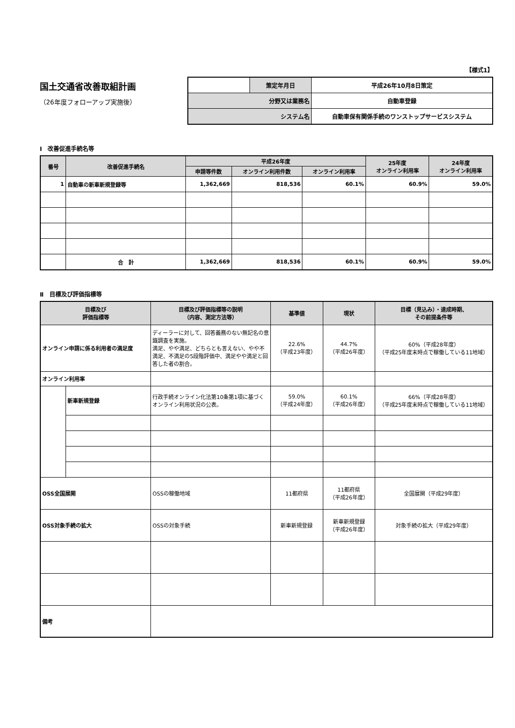【様式1】
国土交通省改善取組計画
（26年度フォローアップ実施後）
| | 策定年月日 | 平成26年10月8日策定 |
| 分野又は業務名 | | 自動車登録 |
| システム名 | | 自動車保有関係手続のワンストップサービスシステム |
Ⅰ　改善促進手続名等
| 番号 | 改善促進手続名 | 平成26年度 | | | 25年度 オンライン利用率 | 24年度 オンライン利用率 |
| --- | --- | --- | --- | --- | --- | --- |
| | | 申請等件数 | オンライン利用件数 | オンライン利用率 | | |
| 1 | 自動車の新車新規登録等 | 1,362,669 | 818,536 | 60.1% | 60.9% | 59.0% |
| | 合 計 | 1,362,669 | 818,536 | 60.1% | 60.9% | 59.0% |
Ⅱ　目標及び評価指標等
| 目標及び 評価指標等 | | 目標及び評価指標等の説明 （内容、測定方法等） | 基準値 | 現状 | 目標（見込み）・達成時期、 その前提条件等 |
| --- | --- | --- | --- | --- | --- |
| オンライン申請に係る利用者の満足度 | | ディーラーに対して、回答義務のない無記名の意識調査を実施。 満足、やや満足、どちらとも言えない、やや不満足、不満足の5段階評価中、満足やや満足と回答した者の割合。 | 22.6% （平成23年度） | 44.7% （平成26年度） | 60%（平成28年度） （平成25年度末時点で稼働している11地域） |
| オンライン利用率 | | | | | |
| | 新車新規登録 | 行政手続オンライン化法第10条第1項に基づくオンライン利用状況の公表。 | 59.0% （平成24年度） | 60.1% （平成26年度） | 66%（平成28年度） （平成25年度末時点で稼働している11地域） |
| OSS全国展開 | | OSSの稼働地域 | 11都府県 | 11都府県 （平成26年度） | 全国展開（平成29年度） |
| OSS対象手続の拡大 | | OSSの対象手続 | 新車新規登録 | 新車新規登録 （平成26年度） | 対象手続の拡大（平成29年度） |
| 備考 | | | | | |